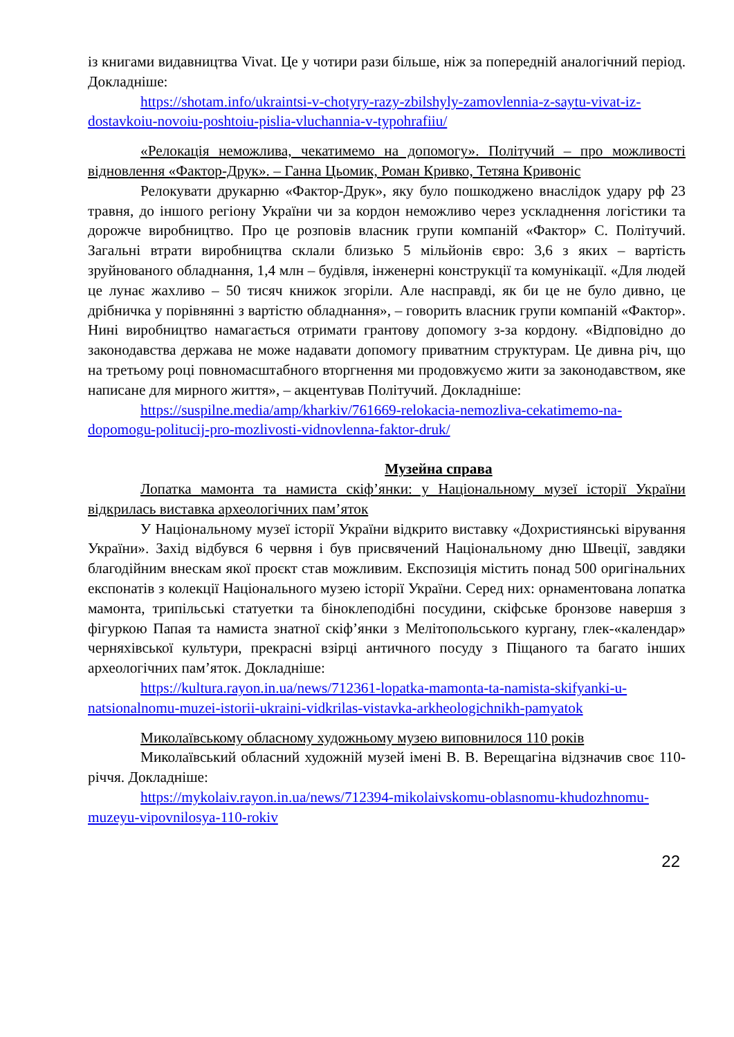із книгами видавництва Vivat. Це у чотири рази більше, ніж за попередній аналогічний період. Докладніше:
https://shotam.info/ukraintsi-v-chotyry-razy-zbilshyly-zamovlennia-z-saytu-vivat-iz-dostavkoiu-novoiu-poshtoiu-pislia-vluchannia-v-typohrafiiu/
«Релокація неможлива, чекатимемо на допомогу». Політучий – про можливості відновлення «Фактор-Друк». – Ганна Цьомик, Роман Кривко, Тетяна Кривоніс
Релокувати друкарню «Фактор-Друк», яку було пошкоджено внаслідок удару рф 23 травня, до іншого регіону України чи за кордон неможливо через ускладнення логістики та дорожче виробництво. Про це розповів власник групи компаній «Фактор» С. Політучий. Загальні втрати виробництва склали близько 5 мільйонів євро: 3,6 з яких – вартість зруйнованого обладнання, 1,4 млн – будівля, інженерні конструкції та комунікації. «Для людей це лунає жахливо – 50 тисяч книжок згоріли. Але насправді, як би це не було дивно, це дрібничка у порівнянні з вартістю обладнання», – говорить власник групи компаній «Фактор». Нині виробництво намагається отримати грантову допомогу з-за кордону. «Відповідно до законодавства держава не може надавати допомогу приватним структурам. Це дивна річ, що на третьому році повномасштабного вторгнення ми продовжуємо жити за законодавством, яке написане для мирного життя», – акцентував Політучий. Докладніше:
https://suspilne.media/amp/kharkiv/761669-relokacia-nemozliva-cekatimemo-na-dopomogu-politucij-pro-mozlivosti-vidnovlenna-faktor-druk/
Музейна справа
Лопатка мамонта та намиста скіф’янки: у Національному музеї історії України відкрилась виставка археологічних пам’яток
У Національному музеї історії України відкрито виставку «Дохристиянські вірування України». Захід відбувся 6 червня і був присвячений Національному дню Швеції, завдяки благодійним внескам якої проєкт став можливим. Експозиція містить понад 500 оригінальних експонатів з колекції Національного музею історії України. Серед них: орнаментована лопатка мамонта, трипільські статуетки та біноклеподібні посудини, скіфське бронзове навершя з фігуркою Папая та намиста знатної скіф’янки з Мелітопольського кургану, глек-«календар» черняхівської культури, прекрасні взірці античного посуду з Піщаного та багато інших археологічних пам’яток. Докладніше:
https://kultura.rayon.in.ua/news/712361-lopatka-mamonta-ta-namista-skifyanki-u-natsionalnomu-muzei-istorii-ukraini-vidkrilas-vistavka-arkheologichnikh-pamyatok
Миколаївському обласному художньому музею виповнилося 110 років
Миколаївський обласний художній музей імені В. В. Верещагіна відзначив своє 110-річчя. Докладніше:
https://mykolaiv.rayon.in.ua/news/712394-mikolaivskomu-oblasnomu-khudozhnomu-muzeyu-vipovnilosya-110-rokiv
22